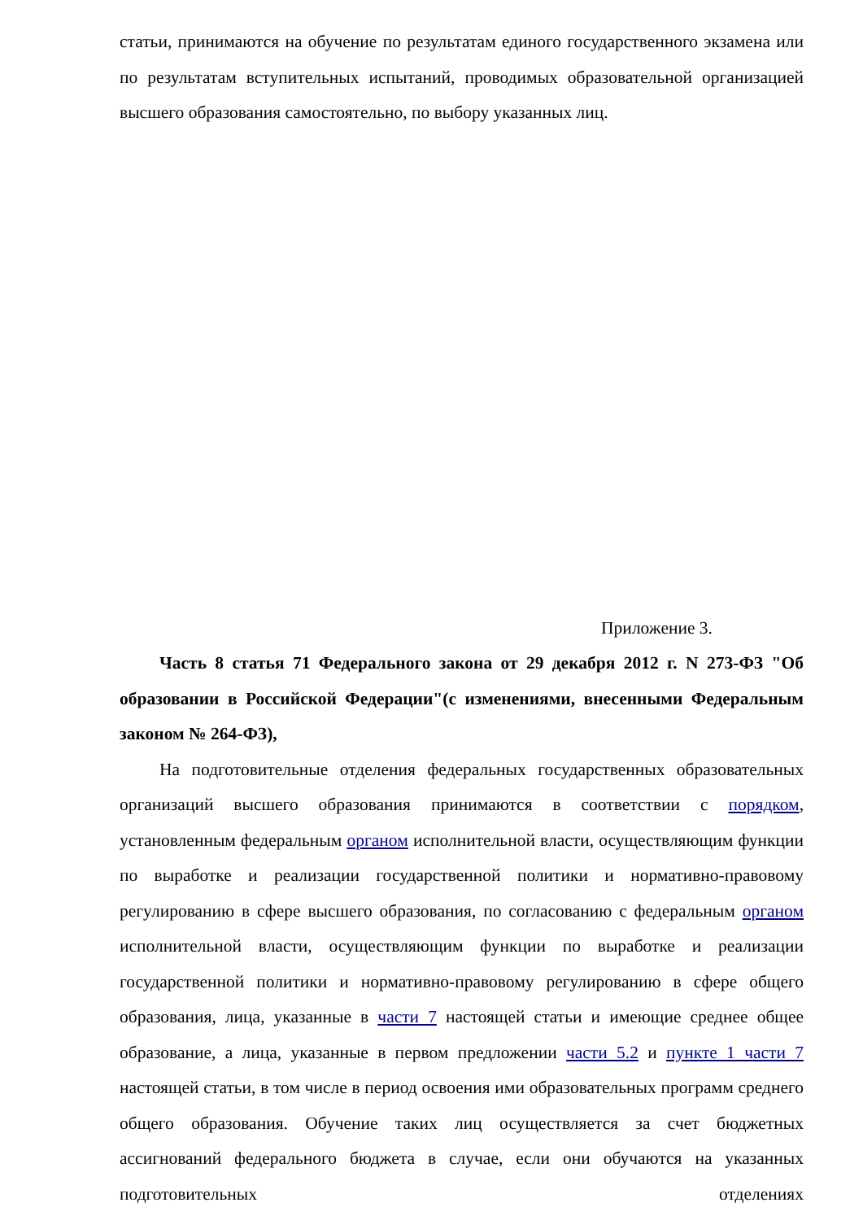статьи, принимаются на обучение по результатам единого государственного экзамена или по результатам вступительных испытаний, проводимых образовательной организацией высшего образования самостоятельно, по выбору указанных лиц.
Приложение 3.
Часть 8 статья 71 Федерального закона от 29 декабря 2012 г. N 273-ФЗ "Об образовании в Российской Федерации"(с изменениями, внесенными Федеральным законом № 264-ФЗ),
На подготовительные отделения федеральных государственных образовательных организаций высшего образования принимаются в соответствии с порядком, установленным федеральным органом исполнительной власти, осуществляющим функции по выработке и реализации государственной политики и нормативно-правовому регулированию в сфере высшего образования, по согласованию с федеральным органом исполнительной власти, осуществляющим функции по выработке и реализации государственной политики и нормативно-правовому регулированию в сфере общего образования, лица, указанные в части 7 настоящей статьи и имеющие среднее общее образование, а лица, указанные в первом предложении части 5.2 и пункте 1 части 7 настоящей статьи, в том числе в период освоения ими образовательных программ среднего общего образования. Обучение таких лиц осуществляется за счет бюджетных ассигнований федерального бюджета в случае, если они обучаются на указанных подготовительных отделениях